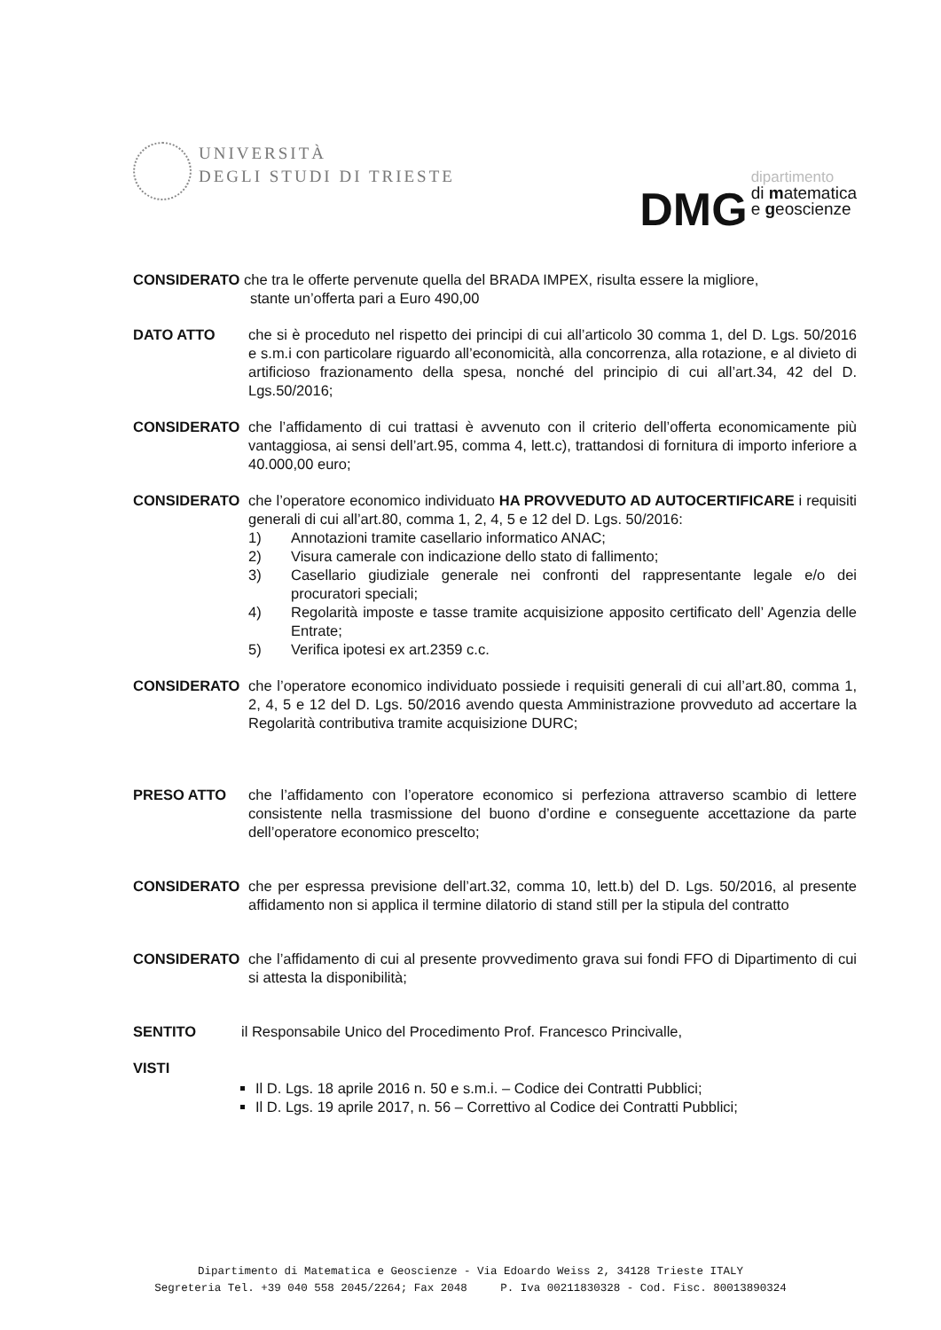UNIVERSITÀ
DEGLI STUDI DI TRIESTE
DMG dipartimento
di matematica
e geoscienze
CONSIDERATO che tra le offerte pervenute quella del BRADA IMPEX, risulta essere la migliore,
stante un’offerta pari a Euro 490,00
DATO ATTO che si è proceduto nel rispetto dei principi di cui all’articolo 30 comma 1, del D. Lgs. 50/2016 e s.m.i con particolare riguardo all’economicità, alla concorrenza, alla rotazione, e al divieto di artificioso frazionamento della spesa, nonché del principio di cui all’art.34, 42 del D. Lgs.50/2016;
CONSIDERATO che l’affidamento di cui trattasi è avvenuto con il criterio dell’offerta economicamente più vantaggiosa, ai sensi dell’art.95, comma 4, lett.c), trattandosi di fornitura di importo inferiore a 40.000,00 euro;
CONSIDERATO che l’operatore economico individuato HA PROVVEDUTO AD AUTOCERTIFICARE i requisiti generali di cui all’art.80, comma 1, 2, 4, 5 e 12 del D. Lgs. 50/2016:
1) Annotazioni tramite casellario informatico ANAC;
2) Visura camerale con indicazione dello stato di fallimento;
3) Casellario giudiziale generale nei confronti del rappresentante legale e/o dei procuratori speciali;
4) Regolarità imposte e tasse tramite acquisizione apposito certificato dell’ Agenzia delle Entrate;
5) Verifica ipotesi ex art.2359 c.c.
CONSIDERATO che l’operatore economico individuato possiede i requisiti generali di cui all’art.80, comma 1, 2, 4, 5 e 12 del D. Lgs. 50/2016 avendo questa Amministrazione provveduto ad accertare la Regolarità contributiva tramite acquisizione DURC;
PRESO ATTO che l’affidamento con l’operatore economico si perfeziona attraverso scambio di lettere consistente nella trasmissione del buono d’ordine e conseguente accettazione da parte dell’operatore economico prescelto;
CONSIDERATO che per espressa previsione dell’art.32, comma 10, lett.b) del D. Lgs. 50/2016, al presente affidamento non si applica il termine dilatorio di stand still per la stipula del contratto
CONSIDERATO che l’affidamento di cui al presente provvedimento grava sui fondi FFO di Dipartimento di cui si attesta la disponibilità;
SENTITO il Responsabile Unico del Procedimento Prof. Francesco Princivalle,
VISTI
Il D. Lgs. 18 aprile 2016 n. 50 e s.m.i. – Codice dei Contratti Pubblici;
Il D. Lgs. 19 aprile 2017, n. 56 – Correttivo al Codice dei Contratti Pubblici;
Dipartimento di Matematica e Geoscienze - Via Edoardo Weiss 2, 34128 Trieste ITALY
Segreteria Tel. +39 040 558 2045/2264; Fax 2048 P. Iva 00211830328 - Cod. Fisc. 80013890324